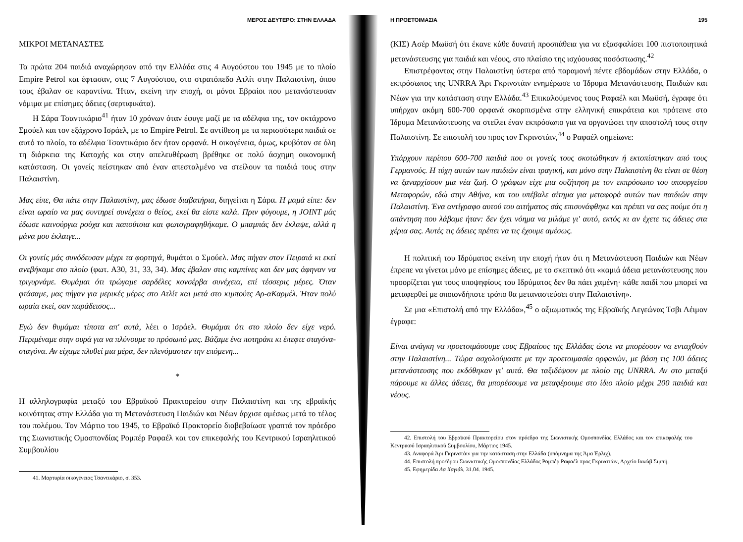ΜΕΡΟΣ ΔΕΥΤΕΡΟ: ΣΤΗΝ ΕΛΛΑΔΑ
ΜΙΚΡΟΙ ΜΕΤΑΝΑΣΤΕΣ
Τα πρώτα 204 παιδιά αναχώρησαν από την Ελλάδα στις 4 Αυγούστου του 1945 με το πλοίο Empire Petrol και έφτασαν, στις 7 Αυγούστου, στο στρατόπεδο Ατλίτ στην Παλαιστίνη, όπου τους έβαλαν σε καραντίνα. Ήταν, εκείνη την εποχή, οι μόνοι Εβραίοι που μετανάστευσαν νόμιμα με επίσημες άδειες (σερτιφικάτα).
Η Σάρα Τσαντικάριο<sup>41</sup> ήταν 10 χρόνων όταν έφυγε μαζί με τα αδέλφια της, τον οκτάχρονο Σμούελ και τον εξάχρονο Ισράελ, με το Empire Petrol. Σε αντίθεση με τα περισσότερα παιδιά σε αυτό το πλοίο, τα αδέλφια Τσαντικάριο δεν ήταν ορφανά. Η οικογένεια, όμως, κρυβόταν σε όλη τη διάρκεια της Κατοχής και στην απελευθέρωση βρέθηκε σε πολύ άσχημη οικονομική κατάσταση. Οι γονείς πείστηκαν από έναν απεσταλμένο να στείλουν τα παιδιά τους στην Παλαιστίνη.
Μας είπε, Θα πάτε στην Παλαιστίνη, μας έδωσε διαβατήρια, διηγείται η Σάρα. Η μαμά είπε: δεν είναι ωραίο να μας συντηρεί συνέχεια ο θείος, εκεί θα είστε καλά. Πριν φύγουμε, η JOINT μάς έδωσε καινούργια ρούχα και παπούτσια και φωτογραφηθήκαμε. Ο μπαμπάς δεν έκλαψε, αλλά η μάνα μου έκλαιγε...
Οι γονείς μάς συνόδευσαν μέχρι τα φορτηγά, θυμάται ο Σμούελ. Μας πήγαν στον Πειραιά κι εκεί ανεβήκαμε στο πλοίο (φωτ. Α30, 31, 33, 34). Μας έβαλαν στις καμπίνες και δεν μας άφηναν να τριγυρνάμε. Θυμάμαι ότι τρώγαμε σαρδέλες κονσέρβα συνέχεια, επί τέσσερις μέρες. Όταν φτάσαμε, μας πήγαν για μερικές μέρες στο Ατλίτ και μετά στο κιμπούτς Αρ-αΚαρμέλ. Ήταν πολύ ωραία εκεί, σαν παράδεισος...
Εγώ δεν θυμάμαι τίποτα απ' αυτά, λέει ο Ισράελ. Θυμάμαι ότι στο πλοίο δεν είχε νερό. Περιμέναμε στην ουρά για να πλύνουμε το πρόσωπό μας. Βάζαμε ένα ποτηράκι κι έπεφτε σταγόνα-σταγόνα. Αν είχαμε πλυθεί μια μέρα, δεν πλενόμασταν την επόμενη...
*
Η αλληλογραφία μεταξύ του Εβραϊκού Πρακτορείου στην Παλαιστίνη και της εβραϊκής κοινότητας στην Ελλάδα για τη Μετανάστευση Παιδιών και Νέων άρχισε αμέσως μετά το τέλος του πολέμου. Τον Μάρτιο του 1945, το Εβραϊκό Πρακτορείο διαβεβαίωσε γραπτά τον πρόεδρο της Σιωνιστικής Ομοσπονδίας Ρομπέρ Ραφαέλ και τον επικεφαλής του Κεντρικού Ισραηλιτικού Συμβουλίου
41. Μαρτυρία οικογένειας Τσαντικάριο, σ. 353.
Η ΠΡΟΕΤΟΙΜΑΣΙΑ 195
(ΚΙΣ) Ασέρ Μωϋσή ότι έκανε κάθε δυνατή προσπάθεια για να εξασφαλίσει 100 πιστοποιητικά μετανάστευσης για παιδιά και νέους, στο πλαίσιο της ισχύουσας ποσόστωσης.<sup>42</sup>
Επιστρέφοντας στην Παλαιστίνη ύστερα από παραμονή πέντε εβδομάδων στην Ελλάδα, ο εκπρόσωπος της UNRRA Άρι Γκρινστάιν ενημέρωσε το Ίδρυμα Μετανάστευσης Παιδιών και Νέων για την κατάσταση στην Ελλάδα.<sup>43</sup> Επικαλούμενος τους Ραφαέλ και Μωϋσή, έγραφε ότι υπήρχαν ακόμη 600-700 ορφανά σκορπισμένα στην ελληνική επικράτεια και πρότεινε στο Ίδρυμα Μετανάστευσης να στείλει έναν εκπρόσωπο για να οργανώσει την αποστολή τους στην Παλαιστίνη. Σε επιστολή του προς τον Γκρινστάιν,<sup>44</sup> ο Ραφαέλ σημείωνε:
Υπάρχουν περίπου 600-700 παιδιά που οι γονείς τους σκοτώθηκαν ή εκτοπίστηκαν από τους Γερμανούς. Η τύχη αυτών των παιδιών είναι τραγική, και μόνο στην Παλαιστίνη θα είναι σε θέση να ξαναρχίσουν μια νέα ζωή. Ο γράφων είχε μια συζήτηση με τον εκπρόσωπο του υπουργείου Μεταφορών, εδώ στην Αθήνα, και του υπέβαλε αίτημα για μεταφορά αυτών των παιδιών στην Παλαιστίνη. Ένα αντίγραφο αυτού του αιτήματος σάς επισυνάφθηκε και πρέπει να σας πούμε ότι η απάντηση που λάβαμε ήταν: δεν έχει νόημα να μιλάμε γι' αυτό, εκτός κι αν έχετε τις άδειες στα χέρια σας. Αυτές τις άδειες πρέπει να τις έχουμε αμέσως.
Η πολιτική του Ιδρύματος εκείνη την εποχή ήταν ότι η Μετανάστευση Παιδιών και Νέων έπρεπε να γίνεται μόνο με επίσημες άδειες, με το σκεπτικό ότι «καμιά άδεια μετανάστευσης που προορίζεται για τους υποψηφίους του Ιδρύματος δεν θα πάει χαμένη· κάθε παιδί που μπορεί να μεταφερθεί με οποιονδήποτε τρόπο θα μεταναστεύσει στην Παλαιστίνη».
Σε μια «Επιστολή από την Ελλάδα»,<sup>45</sup> ο αξιωματικός της Εβραϊκής Λεγεώνας Τσβι Λέιμαν έγραφε:
Είναι ανάγκη να προετοιμάσουμε τους Εβραίους της Ελλάδας ώστε να μπορέσουν να ενταχθούν στην Παλαιστίνη... Τώρα ασχολούμαστε με την προετοιμασία ορφανών, με βάση τις 100 άδειες μετανάστευσης που εκδόθηκαν γι' αυτά. Θα ταξιδέψουν με πλοίο της UNRRA. Αν στο μεταξύ πάρουμε κι άλλες άδειες, θα μπορέσουμε να μεταφέρουμε στο ίδιο πλοίο μέχρι 200 παιδιά και νέους.
42. Επιστολή του Εβραϊκού Πρακτορείου στον πρόεδρο της Σιωνιστικής Ομοσπονδίας Ελλάδος και τον επικεφαλής του Κεντρικού Ισραηλιτικού Συμβουλίου, Μάρτιος 1945.
43. Αναφορά Άρι Γκρινστάιν για την κατάσταση στην Ελλάδα (υπόμνημα της Άμα Έρλιχ).
44. Επιστολή προέδρου Σιωνιστικής Ομοσπονδίας Ελλάδος Ρομπέρ Ραφαέλ προς Γκρινστάιν, Αρχείο Ιακώβ Σιμπή.
45. Εφημερίδα Λα Χαγιάλ, 31.04. 1945.